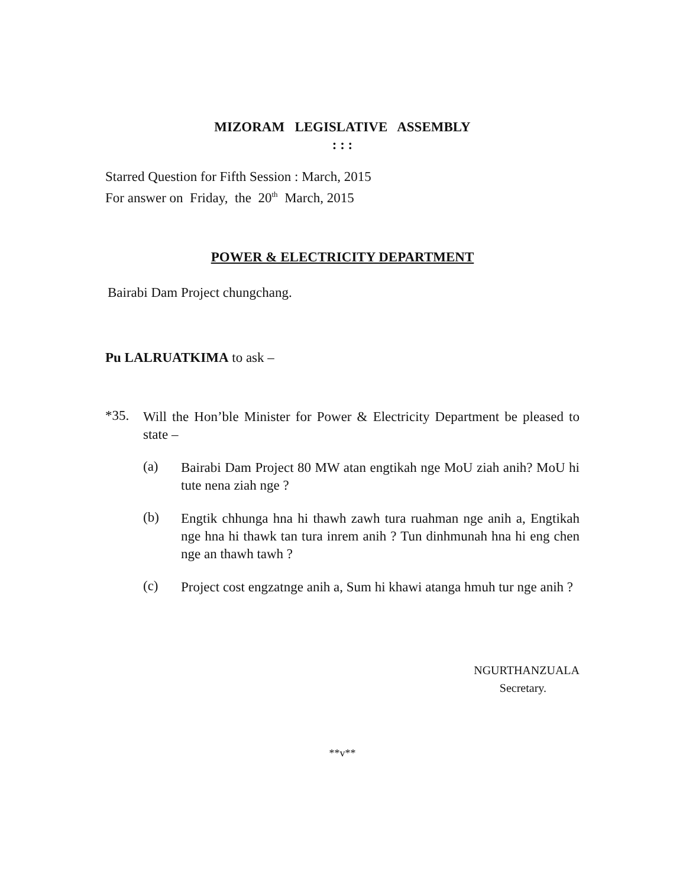MIZORAM LEGISLATIVE ASSEMBLY
: : :
Starred Question for Fifth Session : March, 2015
For answer on Friday, the 20<sup>th</sup> March, 2015
POWER & ELECTRICITY DEPARTMENT
Bairabi Dam Project chungchang.
Pu LALRUATKIMA to ask –
*35.
Will the Hon’ble Minister for Power & Electricity Department be pleased to state –
(a)
Bairabi Dam Project 80 MW atan engtikah nge MoU ziah anih? MoU hi tute nena ziah nge ?
(b)
Engtik chhunga hna hi thawh zawh tura ruahman nge anih a, Engtikah nge hna hi thawk tan tura inrem anih ? Tun dinhmunah hna hi eng chen nge an thawh tawh ?
(c)
Project cost engzatnge anih a, Sum hi khawi atanga hmuh tur nge anih ?
NGURTHANZUALA
Secretary.
**v**